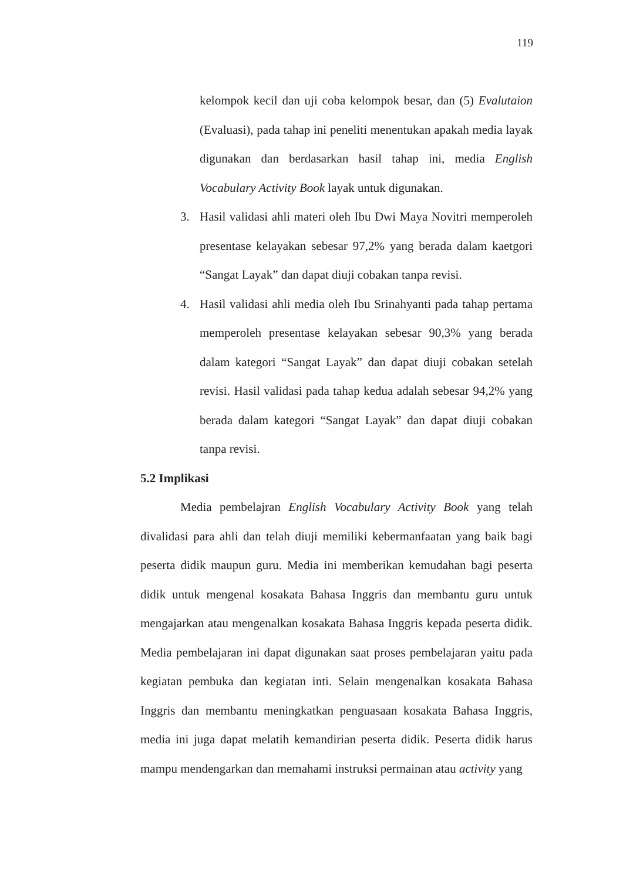119
kelompok kecil dan uji coba kelompok besar, dan (5) Evalutaion (Evaluasi), pada tahap ini peneliti menentukan apakah media layak digunakan dan berdasarkan hasil tahap ini, media English Vocabulary Activity Book layak untuk digunakan.
3. Hasil validasi ahli materi oleh Ibu Dwi Maya Novitri memperoleh presentase kelayakan sebesar 97,2% yang berada dalam kaetgori “Sangat Layak” dan dapat diuji cobakan tanpa revisi.
4. Hasil validasi ahli media oleh Ibu Srinahyanti pada tahap pertama memperoleh presentase kelayakan sebesar 90,3% yang berada dalam kategori “Sangat Layak” dan dapat diuji cobakan setelah revisi. Hasil validasi pada tahap kedua adalah sebesar 94,2% yang berada dalam kategori “Sangat Layak” dan dapat diuji cobakan tanpa revisi.
5.2 Implikasi
Media pembelajran English Vocabulary Activity Book yang telah divalidasi para ahli dan telah diuji memiliki kebermanfaatan yang baik bagi peserta didik maupun guru. Media ini memberikan kemudahan bagi peserta didik untuk mengenal kosakata Bahasa Inggris dan membantu guru untuk mengajarkan atau mengenalkan kosakata Bahasa Inggris kepada peserta didik. Media pembelajaran ini dapat digunakan saat proses pembelajaran yaitu pada kegiatan pembuka dan kegiatan inti. Selain mengenalkan kosakata Bahasa Inggris dan membantu meningkatkan penguasaan kosakata Bahasa Inggris, media ini juga dapat melatih kemandirian peserta didik. Peserta didik harus mampu mendengarkan dan memahami instruksi permainan atau activity yang